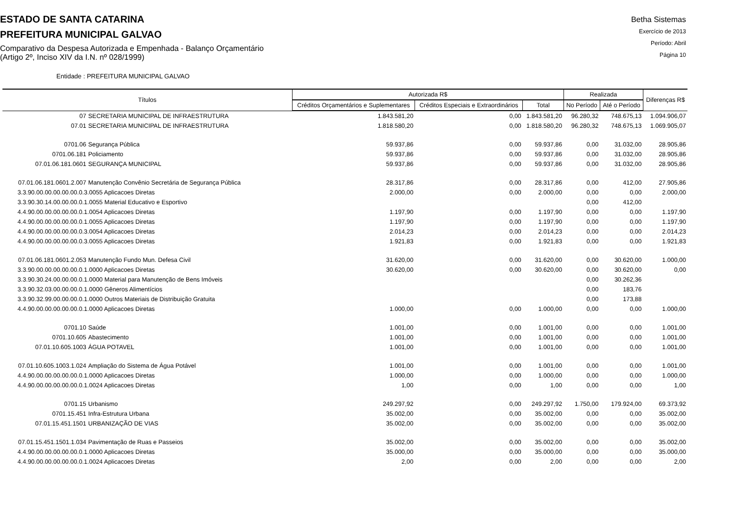ESTADO DE SANTA CATARINA
PREFEITURA MUNICIPAL GALVAO
Comparativo da Despesa Autorizada e Empenhada - Balanço Orçamentário
(Artigo 2º, Inciso XIV da I.N. nº 028/1999)
Betha Sistemas
Exercício de 2013
Período: Abril
Página 10
Entidade : PREFEITURA MUNICIPAL GALVAO
| Títulos | Autorizada R$ | | | Realizada | | Diferenças R$ |
| --- | --- | --- | --- | --- | --- | --- |
| | Créditos Orçamentários e Suplementares | Créditos Especiais e Extraordinários | Total | No Período | Até o Período | |
| 07 SECRETARIA MUNICIPAL DE INFRAESTRUTURA | 1.843.581,20 | 0,00 | 1.843.581,20 | 96.280,32 | 748.675,13 | 1.094.906,07 |
| 07.01 SECRETARIA MUNICIPAL DE INFRAESTRUTURA | 1.818.580,20 | 0,00 | 1.818.580,20 | 96.280,32 | 748.675,13 | 1.069.905,07 |
| 0701.06 Segurança Pública | 59.937,86 | 0,00 | 59.937,86 | 0,00 | 31.032,00 | 28.905,86 |
| 0701.06.181 Policiamento | 59.937,86 | 0,00 | 59.937,86 | 0,00 | 31.032,00 | 28.905,86 |
| 07.01.06.181.0601 SEGURANÇA MUNICIPAL | 59.937,86 | 0,00 | 59.937,86 | 0,00 | 31.032,00 | 28.905,86 |
| 07.01.06.181.0601.2.007 Manutenção Convênio Secretária de Segurança Pública | 28.317,86 | 0,00 | 28.317,86 | 0,00 | 412,00 | 27.905,86 |
| 3.3.90.00.00.00.00.00.0.3.0055 Aplicacoes Diretas | 2.000,00 | 0,00 | 2.000,00 | 0,00 | 0,00 | 2.000,00 |
| 3.3.90.30.14.00.00.00.0.1.0055 Material Educativo e Esportivo | | | | 0,00 | 412,00 | |
| 4.4.90.00.00.00.00.00.0.1.0054 Aplicacoes Diretas | 1.197,90 | 0,00 | 1.197,90 | 0,00 | 0,00 | 1.197,90 |
| 4.4.90.00.00.00.00.00.0.1.0055 Aplicacoes Diretas | 1.197,90 | 0,00 | 1.197,90 | 0,00 | 0,00 | 1.197,90 |
| 4.4.90.00.00.00.00.00.0.3.0054 Aplicacoes Diretas | 2.014,23 | 0,00 | 2.014,23 | 0,00 | 0,00 | 2.014,23 |
| 4.4.90.00.00.00.00.00.0.3.0055 Aplicacoes Diretas | 1.921,83 | 0,00 | 1.921,83 | 0,00 | 0,00 | 1.921,83 |
| 07.01.06.181.0601.2.053 Manutenção Fundo Mun. Defesa Civil | 31.620,00 | 0,00 | 31.620,00 | 0,00 | 30.620,00 | 1.000,00 |
| 3.3.90.00.00.00.00.00.0.1.0000 Aplicacoes Diretas | 30.620,00 | 0,00 | 30.620,00 | 0,00 | 30.620,00 | 0,00 |
| 3.3.90.30.24.00.00.00.0.1.0000 Material para Manutenção de Bens Imóveis | | | | 0,00 | 30.262,36 | |
| 3.3.90.32.03.00.00.00.0.1.0000 Gêneros Alimentícios | | | | 0,00 | 183,76 | |
| 3.3.90.32.99.00.00.00.0.1.0000 Outros Materiais de Distribuição Gratuita | | | | 0,00 | 173,88 | |
| 4.4.90.00.00.00.00.00.0.1.0000 Aplicacoes Diretas | 1.000,00 | 0,00 | 1.000,00 | 0,00 | 0,00 | 1.000,00 |
| 0701.10 Saúde | 1.001,00 | 0,00 | 1.001,00 | 0,00 | 0,00 | 1.001,00 |
| 0701.10.605 Abastecimento | 1.001,00 | 0,00 | 1.001,00 | 0,00 | 0,00 | 1.001,00 |
| 07.01.10.605.1003 ÁGUA POTAVEL | 1.001,00 | 0,00 | 1.001,00 | 0,00 | 0,00 | 1.001,00 |
| 07.01.10.605.1003.1.024 Ampliação do Sistema de Água Potável | 1.001,00 | 0,00 | 1.001,00 | 0,00 | 0,00 | 1.001,00 |
| 4.4.90.00.00.00.00.00.0.1.0000 Aplicacoes Diretas | 1.000,00 | 0,00 | 1.000,00 | 0,00 | 0,00 | 1.000,00 |
| 4.4.90.00.00.00.00.00.0.1.0024 Aplicacoes Diretas | 1,00 | 0,00 | 1,00 | 0,00 | 0,00 | 1,00 |
| 0701.15 Urbanismo | 249.297,92 | 0,00 | 249.297,92 | 1.750,00 | 179.924,00 | 69.373,92 |
| 0701.15.451 Infra-Estrutura Urbana | 35.002,00 | 0,00 | 35.002,00 | 0,00 | 0,00 | 35.002,00 |
| 07.01.15.451.1501 URBANIZAÇÃO DE VIAS | 35.002,00 | 0,00 | 35.002,00 | 0,00 | 0,00 | 35.002,00 |
| 07.01.15.451.1501.1.034 Pavimentação de Ruas e Passeios | 35.002,00 | 0,00 | 35.002,00 | 0,00 | 0,00 | 35.002,00 |
| 4.4.90.00.00.00.00.00.0.1.0000 Aplicacoes Diretas | 35.000,00 | 0,00 | 35.000,00 | 0,00 | 0,00 | 35.000,00 |
| 4.4.90.00.00.00.00.00.0.1.0024 Aplicacoes Diretas | 2,00 | 0,00 | 2,00 | 0,00 | 0,00 | 2,00 |